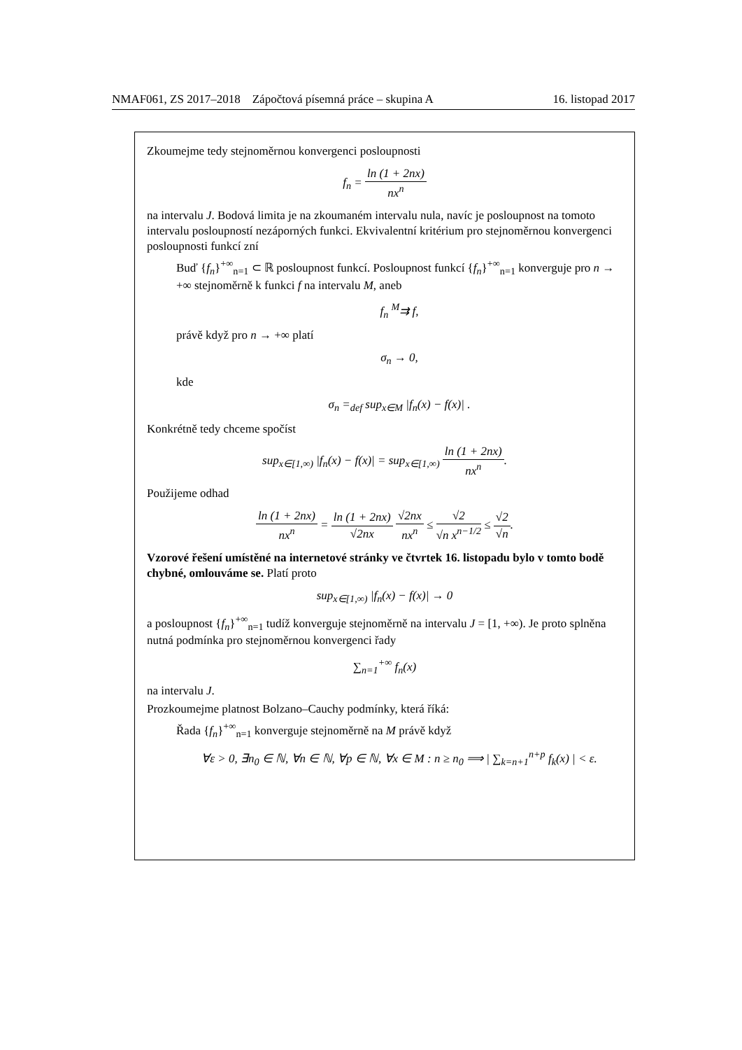NMAF061, ZS 2017–2018 Zápočtová písemná práce – skupina A 16. listopad 2017
Zkoumejme tedy stejnoměrnou konvergenci posloupnosti
f<sub>n</sub> = ln (1 + 2nx) nx<sup>n</sup>
na intervalu J. Bodová limita je na zkoumaném intervalu nula, navíc je posloupnost na tomoto intervalu posloupností nezáporných funkci. Ekvivalentní kritérium pro stejnoměrnou konvergenci posloupnosti funkcí zní
Buď {f<sub>n</sub>}<sup>+∞</sup><sub>n=1</sub> ⊂ ℝ posloupnost funkcí. Posloupnost funkcí {f<sub>n</sub>}<sup>+∞</sup><sub>n=1</sub> konverguje pro n → +∞ stejnoměrně k funkci f na intervalu M, aneb
f<sub>n</sub> <sup>M</sup>⇉ f,
právě když pro n → +∞ platí
σ<sub>n</sub> → 0,
kde
σ<sub>n</sub> =<sub>def</sub> sup<sub>x∈M</sub> |f<sub>n</sub>(x) − f(x)| .
Konkrétně tedy chceme spočíst
sup<sub>x∈[1,∞)</sub> |f<sub>n</sub>(x) − f(x)| = sup<sub>x∈[1,∞)</sub> ln (1 + 2nx) nx<sup>n</sup>.
Použijeme odhad
ln (1 + 2nx) nx<sup>n</sup> = ln (1 + 2nx) √2nx √2nx nx<sup>n</sup> ≤ √2 √n x<sup>n−1/2</sup> ≤ √2 √n.
Vzorové řešení umístěné na internetové stránky ve čtvrtek 16. listopadu bylo v tomto bodě chybné, omlouváme se. Platí proto
sup<sub>x∈[1,∞)</sub> |f<sub>n</sub>(x) − f(x)| → 0
a posloupnost {f<sub>n</sub>}<sup>+∞</sup><sub>n=1</sub> tudíž konverguje stejnoměrně na intervalu J = [1, +∞). Je proto splněna nutná podmínka pro stejnoměrnou konvergenci řady
∑<sub>n=1</sub><sup>+∞</sup> f<sub>n</sub>(x)
na intervalu J.
Prozkoumejme platnost Bolzano–Cauchy podmínky, která říká:
Řada {f<sub>n</sub>}<sup>+∞</sup><sub>n=1</sub> konverguje stejnoměrně na M právě když
∀ε > 0, ∃n<sub>0</sub> ∈ ℕ, ∀n ∈ ℕ, ∀p ∈ ℕ, ∀x ∈ M : n ≥ n<sub>0</sub> ⟹ | ∑<sub>k=n+1</sub><sup>n+p</sup> f<sub>k</sub>(x) | < ε.